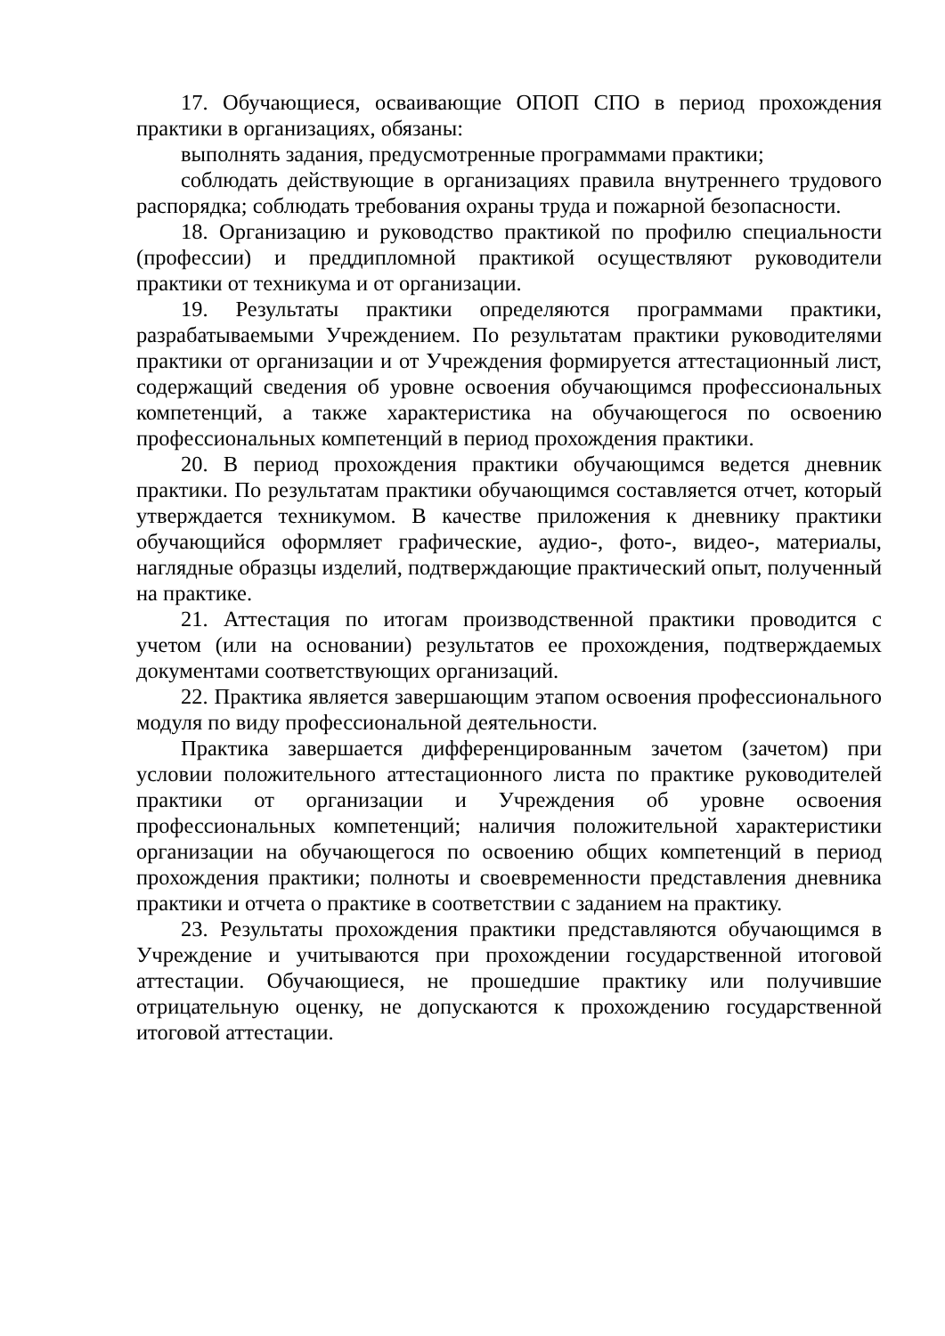17. Обучающиеся, осваивающие ОПОП СПО в период прохождения практики в организациях, обязаны:
выполнять задания, предусмотренные программами практики;
соблюдать действующие в организациях правила внутреннего трудового распорядка; соблюдать требования охраны труда и пожарной безопасности.
18. Организацию и руководство практикой по профилю специальности (профессии) и преддипломной практикой осуществляют руководители практики от техникума и от организации.
19. Результаты практики определяются программами практики, разрабатываемыми Учреждением. По результатам практики руководителями практики от организации и от Учреждения формируется аттестационный лист, содержащий сведения об уровне освоения обучающимся профессиональных компетенций, а также характеристика на обучающегося по освоению профессиональных компетенций в период прохождения практики.
20. В период прохождения практики обучающимся ведется дневник практики. По результатам практики обучающимся составляется отчет, который утверждается техникумом. В качестве приложения к дневнику практики обучающийся оформляет графические, аудио-, фото-, видео-, материалы, наглядные образцы изделий, подтверждающие практический опыт, полученный на практике.
21. Аттестация по итогам производственной практики проводится с учетом (или на основании) результатов ее прохождения, подтверждаемых документами соответствующих организаций.
22. Практика является завершающим этапом освоения профессионального модуля по виду профессиональной деятельности.
Практика завершается дифференцированным зачетом (зачетом) при условии положительного аттестационного листа по практике руководителей практики от организации и Учреждения об уровне освоения профессиональных компетенций; наличия положительной характеристики организации на обучающегося по освоению общих компетенций в период прохождения практики; полноты и своевременности представления дневника практики и отчета о практике в соответствии с заданием на практику.
23. Результаты прохождения практики представляются обучающимся в Учреждение и учитываются при прохождении государственной итоговой аттестации. Обучающиеся, не прошедшие практику или получившие отрицательную оценку, не допускаются к прохождению государственной итоговой аттестации.